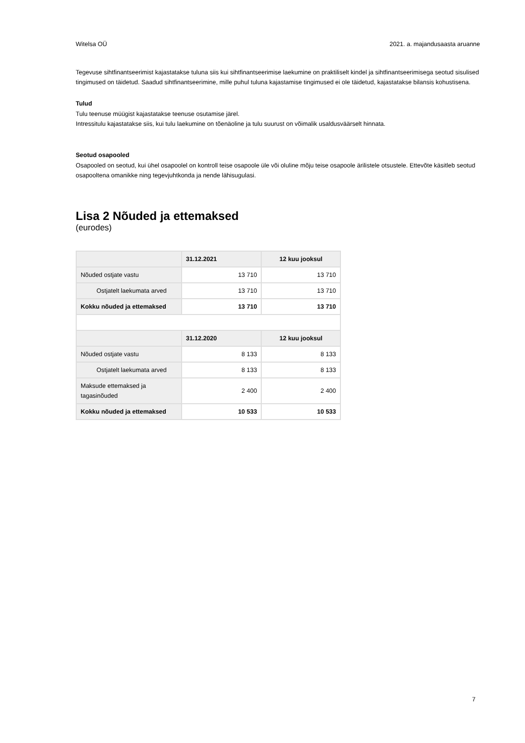Witelsa OÜ 2021. a. majandusaasta aruanne
Tegevuse sihtfinantseerimist kajastatakse tuluna siis kui sihtfinantseerimise laekumine on praktiliselt kindel ja sihtfinantseerimisega seotud sisulised tingimused on täidetud. Saadud sihtfinantseerimine, mille puhul tuluna kajastamise tingimused ei ole täidetud, kajastatakse bilansis kohustisena.
Tulud
Tulu teenuse müügist kajastatakse teenuse osutamise järel.
Intressitulu kajastatakse siis, kui tulu laekumine on tõenäoline ja tulu suurust on võimalik usaldusväärselt hinnata.
Seotud osapooled
Osapooled on seotud, kui ühel osapoolel on kontroll teise osapoole üle või oluline mõju teise osapoole ärilistele otsustele. Ettevõte käsitleb seotud osapooltena omanikke ning tegevjuhtkonda ja nende lähisugulasi.
Lisa 2 Nõuded ja ettemaksed
(eurodes)
| | 31.12.2021 | 12 kuu jooksul |
| --- | --- | --- |
| Nõuded ostjate vastu | 13 710 | 13 710 |
| Ostjatelt laekumata arved | 13 710 | 13 710 |
| Kokku nõuded ja ettemaksed | 13 710 | 13 710 |
| | 31.12.2020 | 12 kuu jooksul |
| Nõuded ostjate vastu | 8 133 | 8 133 |
| Ostjatelt laekumata arved | 8 133 | 8 133 |
| Maksude ettemaksed ja tagasinõuded | 2 400 | 2 400 |
| Kokku nõuded ja ettemaksed | 10 533 | 10 533 |
7